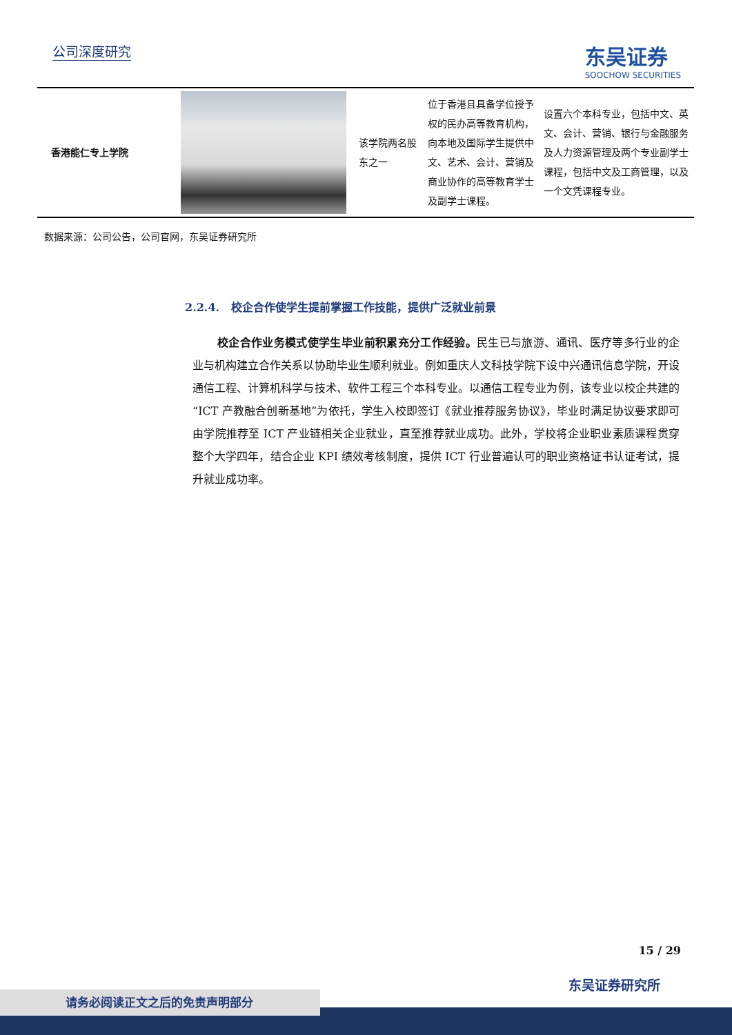公司深度研究
东吴证券
SOOCHOW SECURITIES
| 香港能仁专上学院 | | 该学院两名股东之一 | 位于香港且具备学位授予权的民办高等教育机构，向本地及国际学生提供中文、艺术、会计、营销及商业协作的高等教育学士及副学士课程。 | 设置六个本科专业，包括中文、英文、会计、营销、银行与金融服务及人力资源管理及两个专业副学士课程，包括中文及工商管理，以及一个文凭课程专业。 |
数据来源：公司公告，公司官网，东吴证券研究所
2.2.4. 校企合作使学生提前掌握工作技能，提供广泛就业前景
校企合作业务模式使学生毕业前积累充分工作经验。民生已与旅游、通讯、医疗等多行业的企业与机构建立合作关系以协助毕业生顺利就业。例如重庆人文科技学院下设中兴通讯信息学院，开设通信工程、计算机科学与技术、软件工程三个本科专业。以通信工程专业为例，该专业以校企共建的“ICT 产教融合创新基地”为依托，学生入校即签订《就业推荐服务协议》，毕业时满足协议要求即可由学院推荐至 ICT 产业链相关企业就业，直至推荐就业成功。此外，学校将企业职业素质课程贯穿整个大学四年，结合企业 KPI 绩效考核制度，提供 ICT 行业普遍认可的职业资格证书认证考试，提升就业成功率。
15 / 29
东吴证券研究所
请务必阅读正文之后的免责声明部分